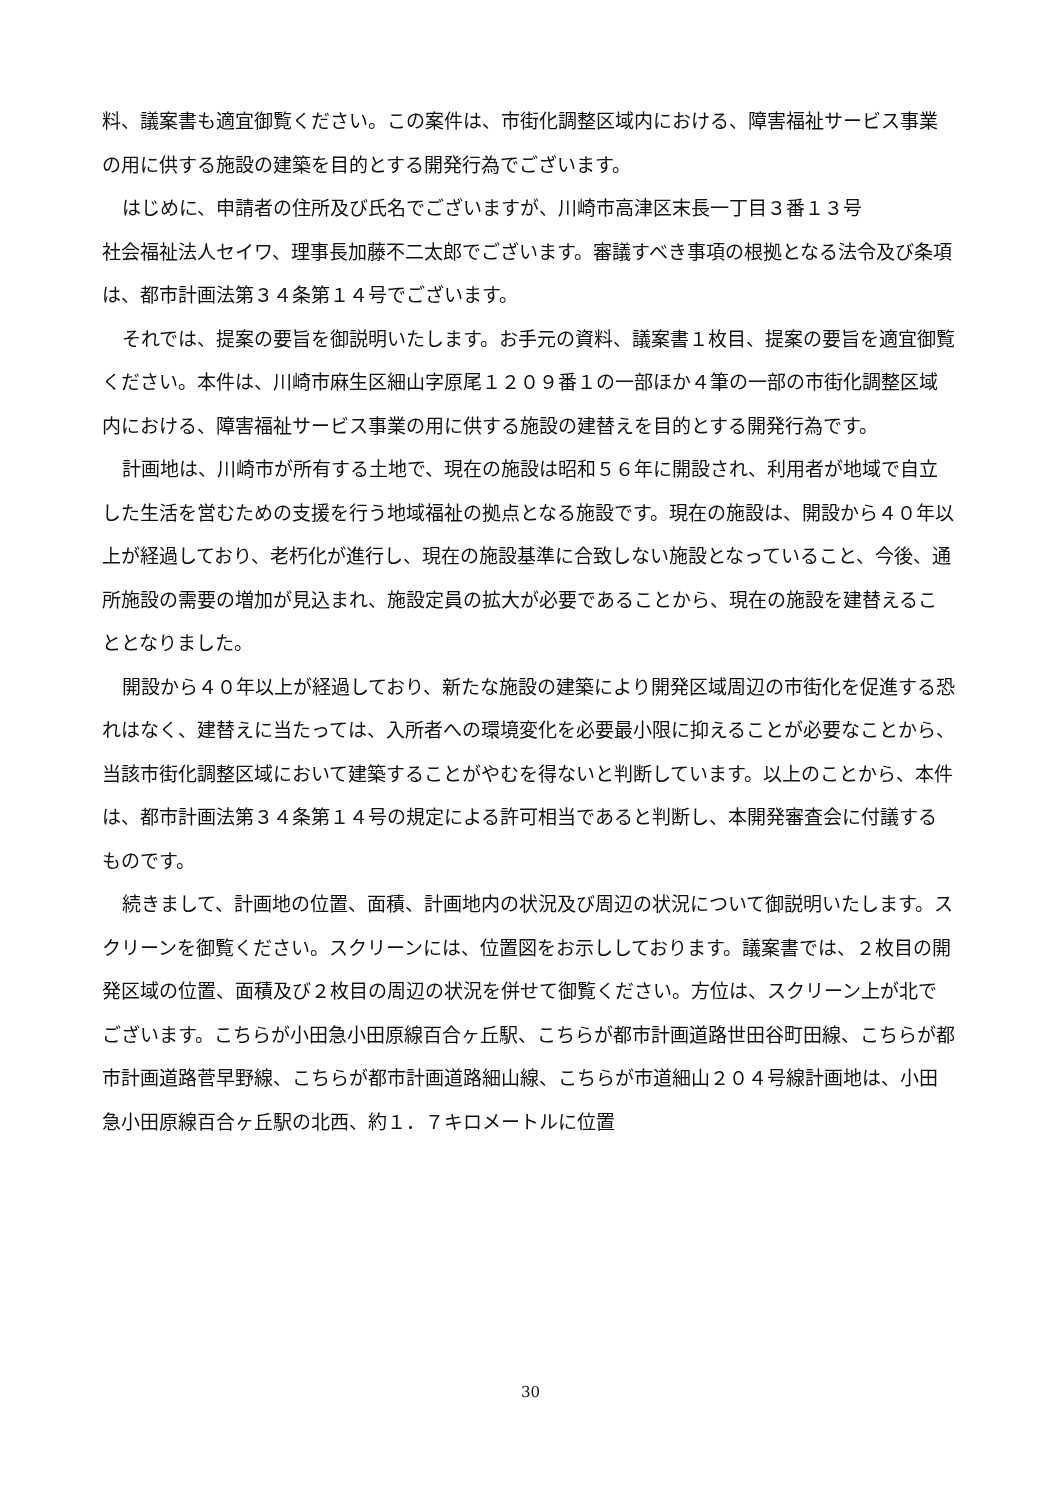料、議案書も適宜御覧ください。この案件は、市街化調整区域内における、障害福祉サービス事業の用に供する施設の建築を目的とする開発行為でございます。
はじめに、申請者の住所及び氏名でございますが、川崎市高津区末長一丁目３番１３号
社会福祉法人セイワ、理事長加藤不二太郎でございます。審議すべき事項の根拠となる法令及び条項は、都市計画法第３４条第１４号でございます。
それでは、提案の要旨を御説明いたします。お手元の資料、議案書１枚目、提案の要旨を適宜御覧ください。本件は、川崎市麻生区細山字原尾１２０９番１の一部ほか４筆の一部の市街化調整区域内における、障害福祉サービス事業の用に供する施設の建替えを目的とする開発行為です。
計画地は、川崎市が所有する土地で、現在の施設は昭和５６年に開設され、利用者が地域で自立した生活を営むための支援を行う地域福祉の拠点となる施設です。現在の施設は、開設から４０年以上が経過しており、老朽化が進行し、現在の施設基準に合致しない施設となっていること、今後、通所施設の需要の増加が見込まれ、施設定員の拡大が必要であることから、現在の施設を建替えることとなりました。
開設から４０年以上が経過しており、新たな施設の建築により開発区域周辺の市街化を促進する恐れはなく、建替えに当たっては、入所者への環境変化を必要最小限に抑えることが必要なことから、当該市街化調整区域において建築することがやむを得ないと判断しています。以上のことから、本件は、都市計画法第３４条第１４号の規定による許可相当であると判断し、本開発審査会に付議するものです。
続きまして、計画地の位置、面積、計画地内の状況及び周辺の状況について御説明いたします。スクリーンを御覧ください。スクリーンには、位置図をお示ししております。議案書では、２枚目の開発区域の位置、面積及び２枚目の周辺の状況を併せて御覧ください。方位は、スクリーン上が北でございます。こちらが小田急小田原線百合ヶ丘駅、こちらが都市計画道路世田谷町田線、こちらが都市計画道路菅早野線、こちらが都市計画道路細山線、こちらが市道細山２０４号線計画地は、小田急小田原線百合ヶ丘駅の北西、約１．７キロメートルに位置
30